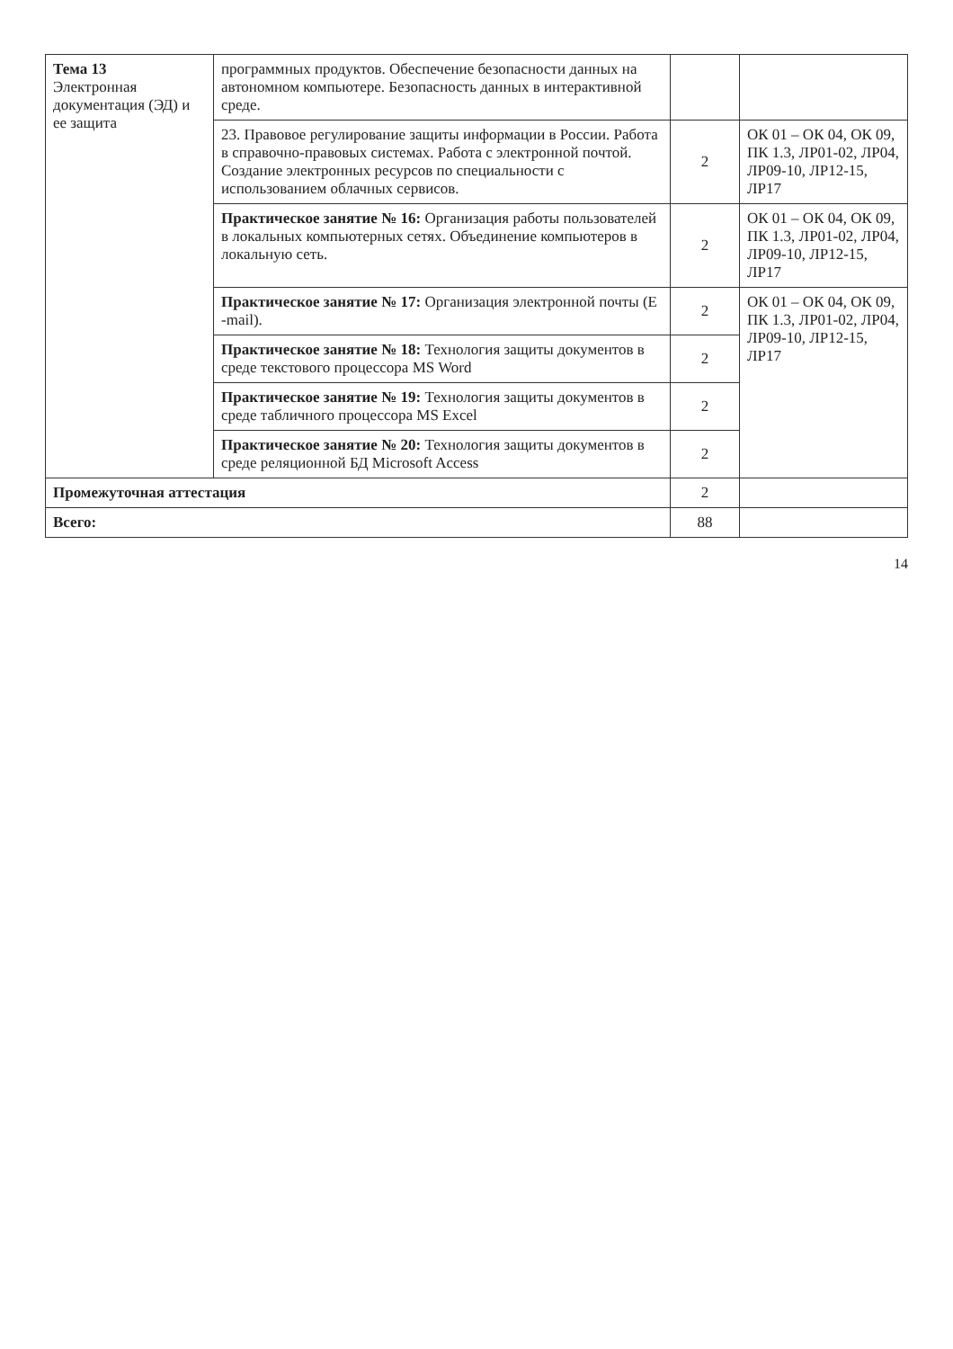| Тема 13 Электронная документация (ЭД) и ее защита | программных продуктов. Обеспечение безопасности данных на автономном компьютере. Безопасность данных в интерактивной среде. | | |
| | 23. Правовое регулирование защиты информации в России. Работа в справочно-правовых системах. Работа с электронной почтой. Создание электронных ресурсов по специальности с использованием облачных сервисов. | 2 | ОК 01 – ОК 04, ОК 09, ПК 1.3, ЛР01-02, ЛР04, ЛР09-10, ЛР12-15, ЛР17 |
| | Практическое занятие № 16: Организация работы пользователей в локальных компьютерных сетях. Объединение компьютеров в локальную сеть. | 2 | ОК 01 – ОК 04, ОК 09, ПК 1.3, ЛР01-02, ЛР04, ЛР09-10, ЛР12-15, ЛР17 |
| | Практическое занятие № 17: Организация электронной почты (E -mail). | 2 | ОК 01 – ОК 04, ОК 09, ПК 1.3, ЛР01-02, ЛР04, ЛР09-10, ЛР12-15, ЛР17 |
| | Практическое занятие № 18: Технология защиты документов в среде текстового процессора MS Word | 2 | |
| | Практическое занятие № 19: Технология защиты документов в среде табличного процессора MS Excel | 2 | |
| | Практическое занятие № 20: Технология защиты документов в среде реляционной БД Microsoft Access | 2 | |
| Промежуточная аттестация | | 2 | |
| Всего: | | 88 | |
14